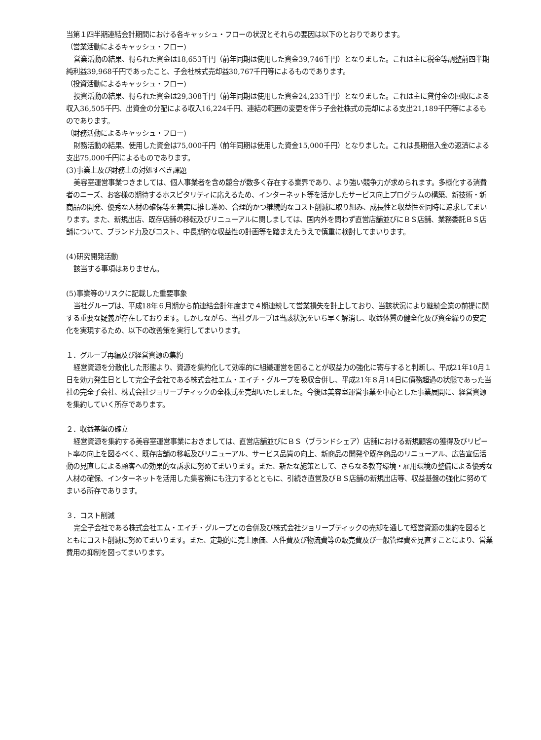当第１四半期連結会計期間における各キャッシュ・フローの状況とそれらの要因は以下のとおりであります。
（営業活動によるキャッシュ・フロー)
営業活動の結果、得られた資金は18,653千円（前年同期は使用した資金39,746千円）となりました。これは主に税金等調整前四半期純利益39,968千円であったこと、子会社株式売却益30,767千円等によるものであります。
（投資活動によるキャッシュ・フロー)
投資活動の結果、得られた資金は29,308千円（前年同期は使用した資金24,233千円）となりました。これは主に貸付金の回収による収入36,505千円、出資金の分配による収入16,224千円、連結の範囲の変更を伴う子会社株式の売却による支出21,189千円等によるものであります。
（財務活動によるキャッシュ・フロー)
財務活動の結果、使用した資金は75,000千円（前年同期は使用した資金15,000千円）となりました。これは長期借入金の返済による支出75,000千円によるものであります。
(3)事業上及び財務上の対処すべき課題
美容室運営事業つきましては、個人事業者を含め競合が数多く存在する業界であり、より強い競争力が求められます。多様化する消費者のニーズ、お客様の期待するホスピタリティに応えるため、インターネット等を活かしたサービス向上プログラムの構築、新技術・新商品の開発、優秀な人材の確保等を着実に推し進め、合理的かつ継続的なコスト削減に取り組み、成長性と収益性を同時に追求してまいります。また、新規出店、既存店舗の移転及びリニューアルに関しましては、国内外を問わず直営店舗並びにＢＳ店舗、業務委託ＢＳ店舗について、ブランド力及びコスト、中長期的な収益性の計画等を踏まえたうえで慎重に検討してまいります。
(4)研究開発活動
該当する事項はありません。
(5)事業等のリスクに記載した重要事象
当社グループは、平成18年６月期から前連結会計年度まで４期連続して営業損失を計上しており、当該状況により継続企業の前提に関する重要な疑義が存在しております。しかしながら、当社グループは当該状況をいち早く解消し、収益体質の健全化及び資金繰りの安定化を実現するため、以下の改善策を実行してまいります。
１．グループ再編及び経営資源の集約
経営資源を分散化した形態より、資源を集約化して効率的に組織運営を図ることが収益力の強化に寄与すると判断し、平成21年10月１日を効力発生日として完全子会社である株式会社エム・エイチ・グループを吸収合併し、平成21年８月14日に債務超過の状態であった当社の完全子会社、株式会社ジョリーブティックの全株式を売却いたしました。今後は美容室運営事業を中心とした事業展開に、経営資源を集約していく所存であります。
２．収益基盤の確立
経営資源を集約する美容室運営事業におきましては、直営店舗並びにＢＳ（ブランドシェア）店舗における新規顧客の獲得及びリピート率の向上を図るべく、既存店舗の移転及びリニューアル、サービス品質の向上、新商品の開発や既存商品のリニューアル、広告宣伝活動の見直しによる顧客への効果的な訴求に努めてまいります。また、新たな施策として、さらなる教育環境・雇用環境の整備による優秀な人材の確保、インターネットを活用した集客策にも注力するとともに、引続き直営及びＢＳ店舗の新規出店等、収益基盤の強化に努めてまいる所存であります。
３．コスト削減
完全子会社である株式会社エム・エイチ・グループとの合併及び株式会社ジョリーブティックの売却を通して経営資源の集約を図るとともにコスト削減に努めてまいります。また、定期的に売上原価、人件費及び物流費等の販売費及び一般管理費を見直すことにより、営業費用の抑制を図ってまいります。